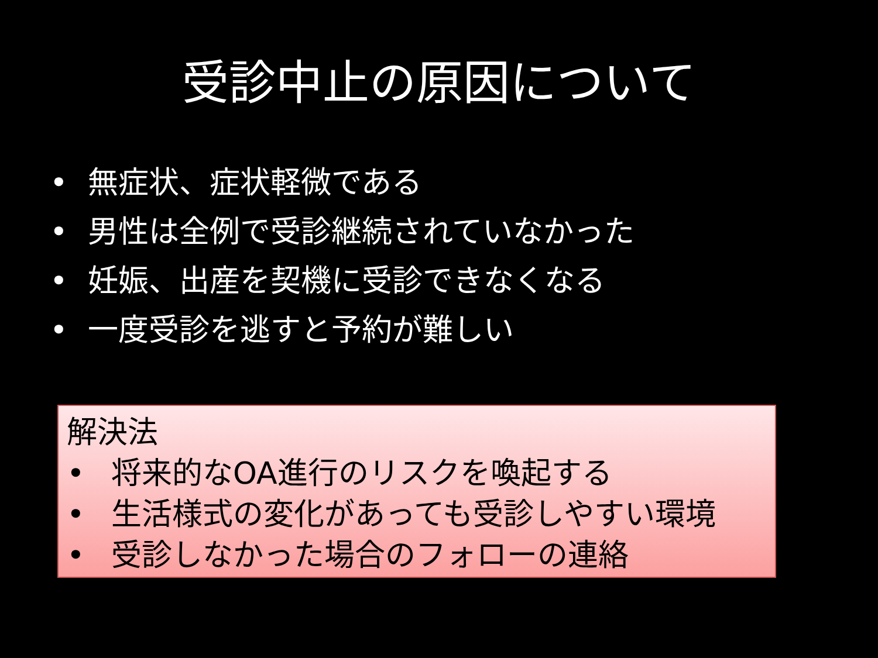受診中止の原因について
• 無症状、症状軽微である
• 男性は全例で受診継続されていなかった
• 妊娠、出産を契機に受診できなくなる
• 一度受診を逃すと予約が難しい
解決法
• 将来的なOA進行のリスクを喚起する
• 生活様式の変化があっても受診しやすい環境
• 受診しなかった場合のフォローの連絡